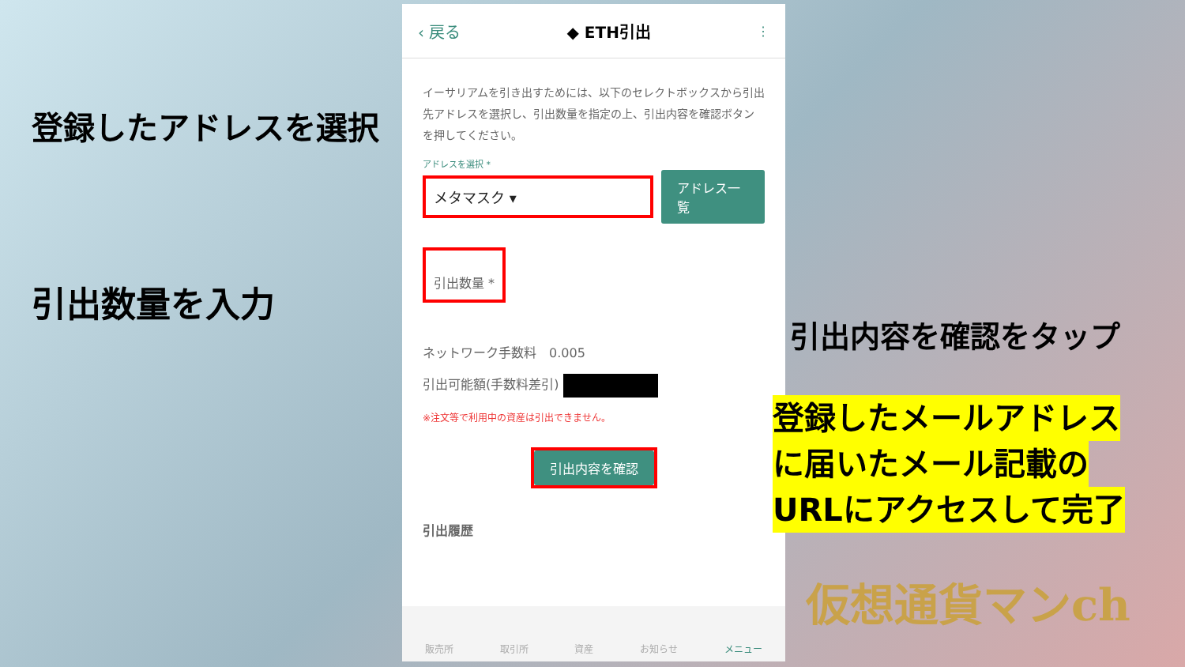登録したアドレスを選択
引出数量を入力
‹ 戻る ◆ ETH引出 ⋮
イーサリアムを引き出すためには、以下のセレクトボックスから引出先アドレスを選択し、引出数量を指定の上、引出内容を確認ボタンを押してください。
アドレスを選択 *
メタマスク ▾ アドレス一覧
引出数量 *
ネットワーク手数料　0.005
引出可能額(手数料差引)
※注文等で利用中の資産は引出できません。
引出内容を確認
引出履歴
販売所 取引所 資産 お知らせ メニュー
引出内容を確認をタップ
登録したメールアドレス
に届いたメール記載の
URLにアクセスして完了
仮想通貨マンch